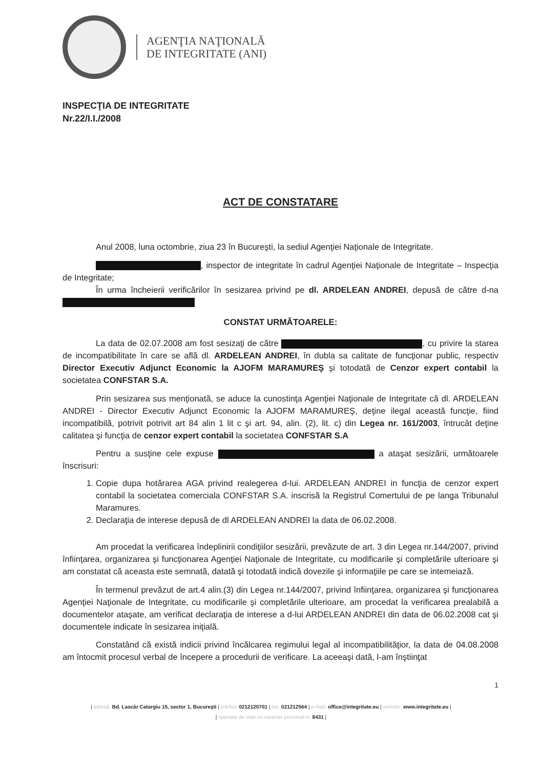AGENŢIA NAŢIONALĂ
DE INTEGRITATE (ANI)
INSPECŢIA DE INTEGRITATE
Nr.22/I.I./2008
ACT DE CONSTATARE
Anul 2008, luna octombrie, ziua 23 în Bucureşti, la sediul Agenţiei Naţionale de Integritate.
, inspector de integritate în cadrul Agenţiei Naţionale de Integritate – Inspecţia de Integritate;
În urma încheierii verificărilor în sesizarea privind pe dl. ARDELEAN ANDREI, depusă de către d-na
CONSTAT URMĂTOARELE:
La data de 02.07.2008 am fost sesizaţi de către , cu privire la starea de incompatibilitate în care se află dl. ARDELEAN ANDREI, în dubla sa calitate de funcţionar public, respectiv Director Executiv Adjunct Economic la AJOFM MARAMUREŞ şi totodată de Cenzor expert contabil la societatea CONFSTAR S.A.
Prin sesizarea sus menţionată, se aduce la cunostinţa Agenţiei Naţionale de Integritate că dl. ARDELEAN ANDREI - Director Executiv Adjunct Economic la AJOFM MARAMUREŞ, deţine ilegal această funcţie, fiind incompatibilă, potrivit potrivit art 84 alin 1 lit c şi art. 94, alin. (2), lit. c) din Legea nr. 161/2003, întrucât deţine calitatea şi funcţia de cenzor expert contabil la societatea CONFSTAR S.A
Pentru a susţine cele expuse a ataşat sesizării, următoarele înscrisuri:
1. Copie dupa hotărarea AGA privind realegerea d-lui. ARDELEAN ANDREI in funcţia de cenzor expert contabil la societatea comerciala CONFSTAR S.A. inscrisă la Registrul Comertului de pe langa Tribunalul Maramures.
2. Declaraţia de interese depusă de dl ARDELEAN ANDREI la data de 06.02.2008.
Am procedat la verificarea îndeplinirii condiţiilor sesizării, prevăzute de art. 3 din Legea nr.144/2007, privind înfiinţarea, organizarea şi funcţionarea Agenţiei Naţionale de Integritate, cu modificarile şi completările ulterioare şi am constatat că aceasta este semnată, datată şi totodată indică dovezile şi informaţiile pe care se intemeiază.
În termenul prevăzut de art.4 alin.(3) din Legea nr.144/2007, privind înfiinţarea, organizarea şi funcţionarea Agenţiei Naţionale de Integritate, cu modificarile şi completările ulterioare, am procedat la verificarea prealabilă a documentelor ataşate, am verificat declaraţia de interese a d-lui ARDELEAN ANDREI din data de 06.02.2008 cat şi documentele indicate în sesizarea iniţială.
Constatând că există indicii privind încălcarea regimului legal al incompatibilităţior, la data de 04.08.2008 am întocmit procesul verbal de începere a procedurii de verificare. La aceeaşi dată, l-am înştiinţat
1
| adresă: Bd. Lascăr Catargiu 15, sector 1, Bucureşti | telefon: 0212120701 | fax: 021212564 | e-mail: office@integritate.eu | website: www.integritate.eu |
| operator de date cu caracter personal nr. 8431 |